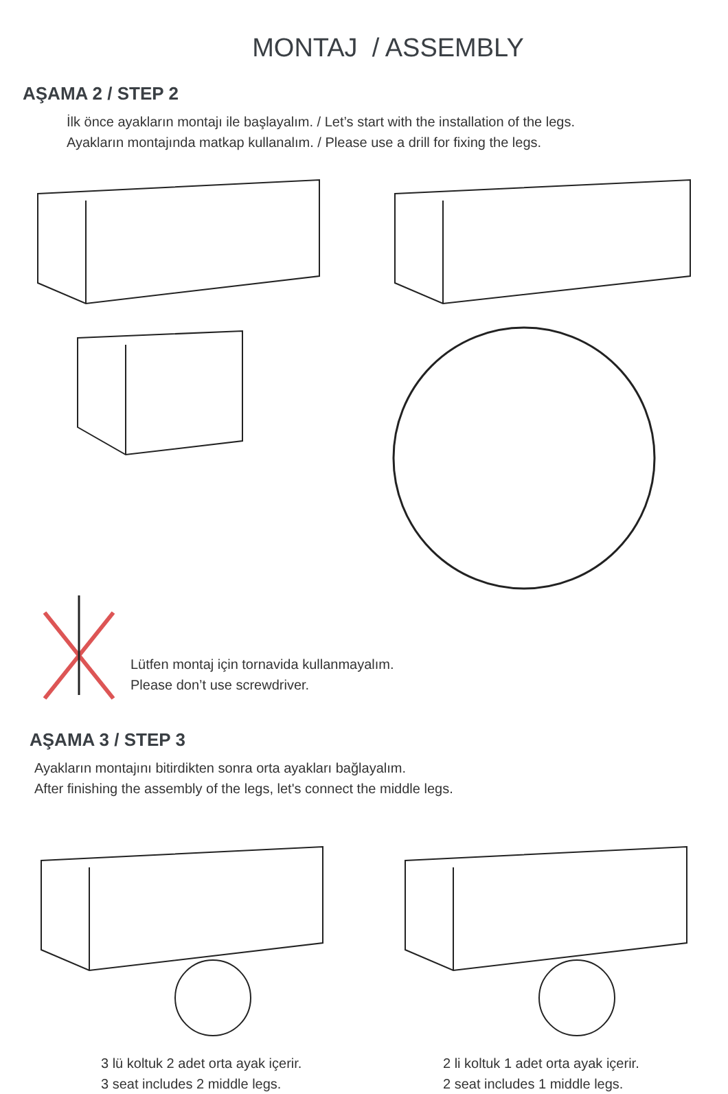MONTAJ / ASSEMBLY
AŞAMA 2 / STEP 2
İlk önce ayakların montajı ile başlayalım. / Let’s start with the installation of the legs.
Ayakların montajında matkap kullanalım. / Please use a drill for fixing the legs.
Lütfen montaj için tornavida kullanmayalım.
Please don’t use screwdriver.
AŞAMA 3 / STEP 3
Ayakların montajını bitirdikten sonra orta ayakları bağlayalım.
After finishing the assembly of the legs, let's connect the middle legs.
3 lü koltuk 2 adet orta ayak içerir.
3 seat includes 2 middle legs.
2 li koltuk 1 adet orta ayak içerir.
2 seat includes 1 middle legs.